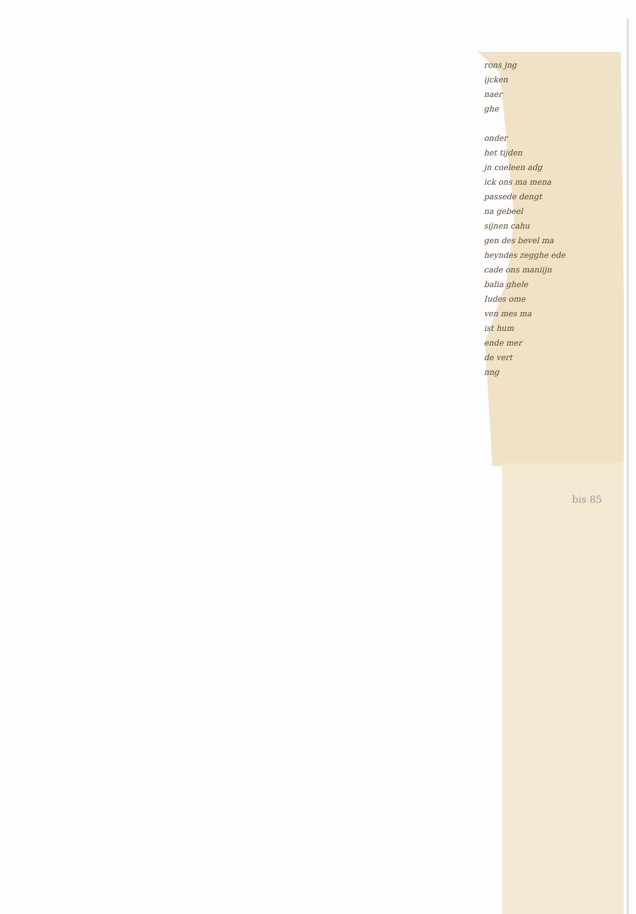rons jng
ijcken
naer
ghe
onder
het tijden
jn coeleen adg
ick ons ma mena
passede dengt
na gebeel
sijnen cahu
gen des bevel ma
heyndes zegghe ede
cade ons maniijn
balia ghele
Iudes ome
ven mes ma
ist hum
ende mer
de vert
nng
bis 85